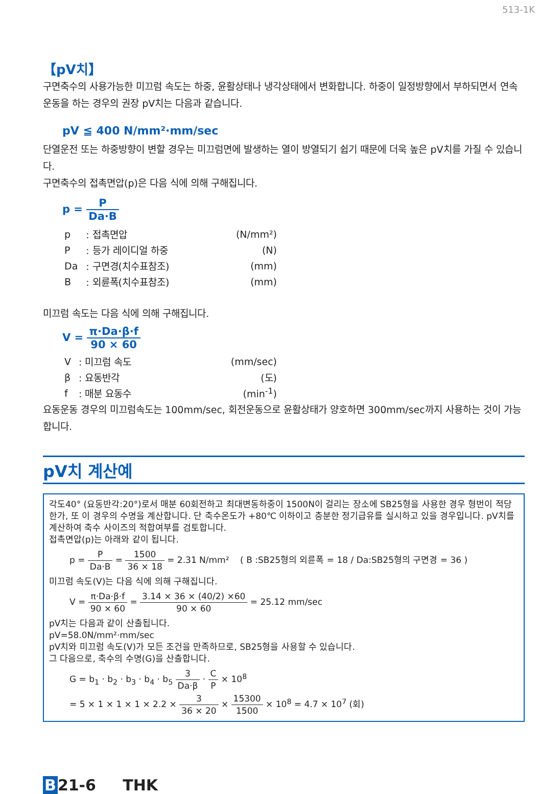513-1K
【pV치】
구면축수의 사용가능한 미끄럼 속도는 하중, 윤활상태나 냉각상태에서 변화합니다. 하중이 일정방향에서 부하되면서 연속운동을 하는 경우의 권장 pV치는 다음과 같습니다.
pV ≦ 400 N/mm²·mm/sec
단열운전 또는 하중방향이 변할 경우는 미끄럼면에 발생하는 열이 방열되기 쉽기 때문에 더욱 높은 pV치를 가질 수 있습니다.
구면축수의 접촉면압(p)은 다음 식에 의해 구해집니다.
p = P Da·B
| p | : 접촉면압 | (N/mm²) |
| P | : 등가 레이디얼 하중 | (N) |
| Da | : 구면경(치수표참조) | (mm) |
| B | : 외륜폭(치수표참조) | (mm) |
미끄럼 속도는 다음 식에 의해 구해집니다.
V = π·Da·β·f 90 × 60
| V | : 미끄럼 속도 | (mm/sec) |
| β | : 요동반각 | (도) |
| f | : 매분 요동수 | (min<sup>-1</sup>) |
요동운동 경우의 미끄럼속도는 100mm/sec, 회전운동으로 윤활상태가 양호하면 300mm/sec까지 사용하는 것이 가능합니다.
pV치 계산예
각도40° (요동반각:20°)로서 매분 60회전하고 최대변동하중이 1500N이 걸리는 장소에 SB25형을 사용한 경우 형번이 적당한가, 또 이 경우의 수명을 계산합니다. 단 축수온도가 +80℃ 이하이고 충분한 정기급유를 실시하고 있을 경우입니다. pV치를 계산하여 축수 사이즈의 적합여부를 검토합니다.
접촉면압(p)는 아래와 같이 됩니다.
p = P Da·B = 1500 36 × 18 = 2.31 N/mm² ( B :SB25형의 외륜폭 = 18 / Da:SB25형의 구면경 = 36 )
미끄럼 속도(V)는 다음 식에 의해 구해집니다.
V = π·Da·β·f 90 × 60 = 3.14 × 36 × (40/2) ×60 90 × 60 = 25.12 mm/sec
pV치는 다음과 같이 산출됩니다.
pV=58.0N/mm²·mm/sec
pV치와 미끄럼 속도(V)가 모든 조건을 만족하므로, SB25형을 사용할 수 있습니다.
그 다음으로, 축수의 수명(G)을 산출합니다.
G = b<sub>1</sub> · b<sub>2</sub> · b<sub>3</sub> · b<sub>4</sub> · b<sub>5</sub> 3 Da·β · C P × 10<sup>8</sup>
= 5 × 1 × 1 × 1 × 2.2 × 3 36 × 20 × 15300 1500 × 10<sup>8</sup> = 4.7 × 10<sup>7</sup> (회)
B 21-6 THK